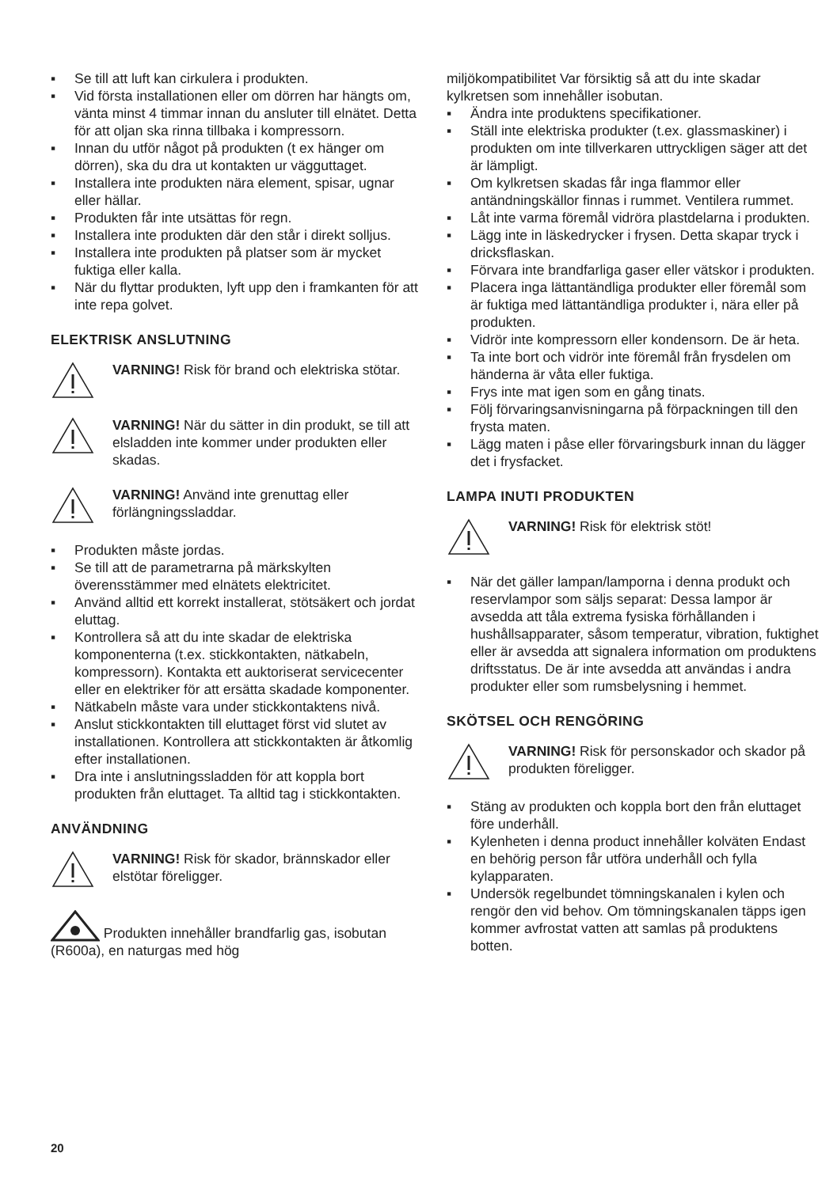▪ Se till att luft kan cirkulera i produkten.
▪ Vid första installationen eller om dörren har hängts om, vänta minst 4 timmar innan du ansluter till elnätet. Detta för att oljan ska rinna tillbaka i kompressorn.
▪ Innan du utför något på produkten (t ex hänger om dörren), ska du dra ut kontakten ur vägguttaget.
▪ Installera inte produkten nära element, spisar, ugnar eller hällar.
▪ Produkten får inte utsättas för regn.
▪ Installera inte produkten där den står i direkt solljus.
▪ Installera inte produkten på platser som är mycket fuktiga eller kalla.
▪ När du flyttar produkten, lyft upp den i framkanten för att inte repa golvet.
ELEKTRISK ANSLUTNING
VARNING! Risk för brand och elektriska stötar.
VARNING! När du sätter in din produkt, se till att elsladden inte kommer under produkten eller skadas.
VARNING! Använd inte grenuttag eller förlängningssladdar.
▪ Produkten måste jordas.
▪ Se till att de parametrarna på märkskylten överensstämmer med elnätets elektricitet.
▪ Använd alltid ett korrekt installerat, stötsäkert och jordat eluttag.
▪ Kontrollera så att du inte skadar de elektriska komponenterna (t.ex. stickkontakten, nätkabeln, kompressorn). Kontakta ett auktoriserat servicecenter eller en elektriker för att ersätta skadade komponenter.
▪ Nätkabeln måste vara under stickkontaktens nivå.
▪ Anslut stickkontakten till eluttaget först vid slutet av installationen. Kontrollera att stickkontakten är åtkomlig efter installationen.
▪ Dra inte i anslutningssladden för att koppla bort produkten från eluttaget. Ta alltid tag i stickkontakten.
ANVÄNDNING
VARNING! Risk för skador, brännskador eller elstötar föreligger.
Produkten innehåller brandfarlig gas, isobutan (R600a), en naturgas med hög
miljökompatibilitet Var försiktig så att du inte skadar kylkretsen som innehåller isobutan.
▪ Ändra inte produktens specifikationer.
▪ Ställ inte elektriska produkter (t.ex. glassmaskiner) i produkten om inte tillverkaren uttryckligen säger att det är lämpligt.
▪ Om kylkretsen skadas får inga flammor eller antändningskällor finnas i rummet. Ventilera rummet.
▪ Låt inte varma föremål vidröra plastdelarna i produkten.
▪ Lägg inte in läskedrycker i frysen. Detta skapar tryck i dricksflaskan.
▪ Förvara inte brandfarliga gaser eller vätskor i produkten.
▪ Placera inga lättantändliga produkter eller föremål som är fuktiga med lättantändliga produkter i, nära eller på produkten.
▪ Vidrör inte kompressorn eller kondensorn. De är heta.
▪ Ta inte bort och vidrör inte föremål från frysdelen om händerna är våta eller fuktiga.
▪ Frys inte mat igen som en gång tinats.
▪ Följ förvaringsanvisningarna på förpackningen till den frysta maten.
▪ Lägg maten i påse eller förvaringsburk innan du lägger det i frysfacket.
LAMPA INUTI PRODUKTEN
VARNING! Risk för elektrisk stöt!
▪ När det gäller lampan/lamporna i denna produkt och reservlampor som säljs separat: Dessa lampor är avsedda att tåla extrema fysiska förhållanden i hushållsapparater, såsom temperatur, vibration, fuktighet eller är avsedda att signalera information om produktens driftsstatus. De är inte avsedda att användas i andra produkter eller som rumsbelysning i hemmet.
SKÖTSEL OCH RENGÖRING
VARNING! Risk för personskador och skador på produkten föreligger.
▪ Stäng av produkten och koppla bort den från eluttaget före underhåll.
▪ Kylenheten i denna product innehåller kolväten Endast en behörig person får utföra underhåll och fylla kylapparaten.
▪ Undersök regelbundet tömningskanalen i kylen och rengör den vid behov. Om tömningskanalen täpps igen kommer avfrostat vatten att samlas på produktens botten.
20